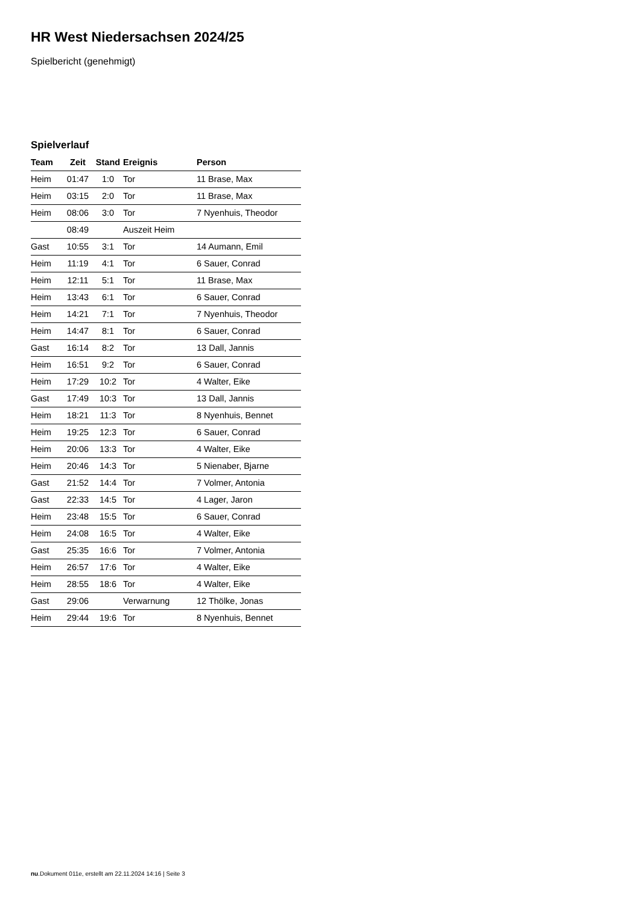HR West Niedersachsen 2024/25
Spielbericht (genehmigt)
Spielverlauf
| Team | Zeit | Stand | Ereignis | Person |
| --- | --- | --- | --- | --- |
| Heim | 01:47 | 1:0 | Tor | 11 Brase, Max |
| Heim | 03:15 | 2:0 | Tor | 11 Brase, Max |
| Heim | 08:06 | 3:0 | Tor | 7 Nyenhuis, Theodor |
| | 08:49 | | Auszeit Heim | |
| Gast | 10:55 | 3:1 | Tor | 14 Aumann, Emil |
| Heim | 11:19 | 4:1 | Tor | 6 Sauer, Conrad |
| Heim | 12:11 | 5:1 | Tor | 11 Brase, Max |
| Heim | 13:43 | 6:1 | Tor | 6 Sauer, Conrad |
| Heim | 14:21 | 7:1 | Tor | 7 Nyenhuis, Theodor |
| Heim | 14:47 | 8:1 | Tor | 6 Sauer, Conrad |
| Gast | 16:14 | 8:2 | Tor | 13 Dall, Jannis |
| Heim | 16:51 | 9:2 | Tor | 6 Sauer, Conrad |
| Heim | 17:29 | 10:2 | Tor | 4 Walter, Eike |
| Gast | 17:49 | 10:3 | Tor | 13 Dall, Jannis |
| Heim | 18:21 | 11:3 | Tor | 8 Nyenhuis, Bennet |
| Heim | 19:25 | 12:3 | Tor | 6 Sauer, Conrad |
| Heim | 20:06 | 13:3 | Tor | 4 Walter, Eike |
| Heim | 20:46 | 14:3 | Tor | 5 Nienaber, Bjarne |
| Gast | 21:52 | 14:4 | Tor | 7 Volmer, Antonia |
| Gast | 22:33 | 14:5 | Tor | 4 Lager, Jaron |
| Heim | 23:48 | 15:5 | Tor | 6 Sauer, Conrad |
| Heim | 24:08 | 16:5 | Tor | 4 Walter, Eike |
| Gast | 25:35 | 16:6 | Tor | 7 Volmer, Antonia |
| Heim | 26:57 | 17:6 | Tor | 4 Walter, Eike |
| Heim | 28:55 | 18:6 | Tor | 4 Walter, Eike |
| Gast | 29:06 | | Verwarnung | 12 Thölke, Jonas |
| Heim | 29:44 | 19:6 | Tor | 8 Nyenhuis, Bennet |
nu.Dokument 011e, erstellt am 22.11.2024 14:16 | Seite 3